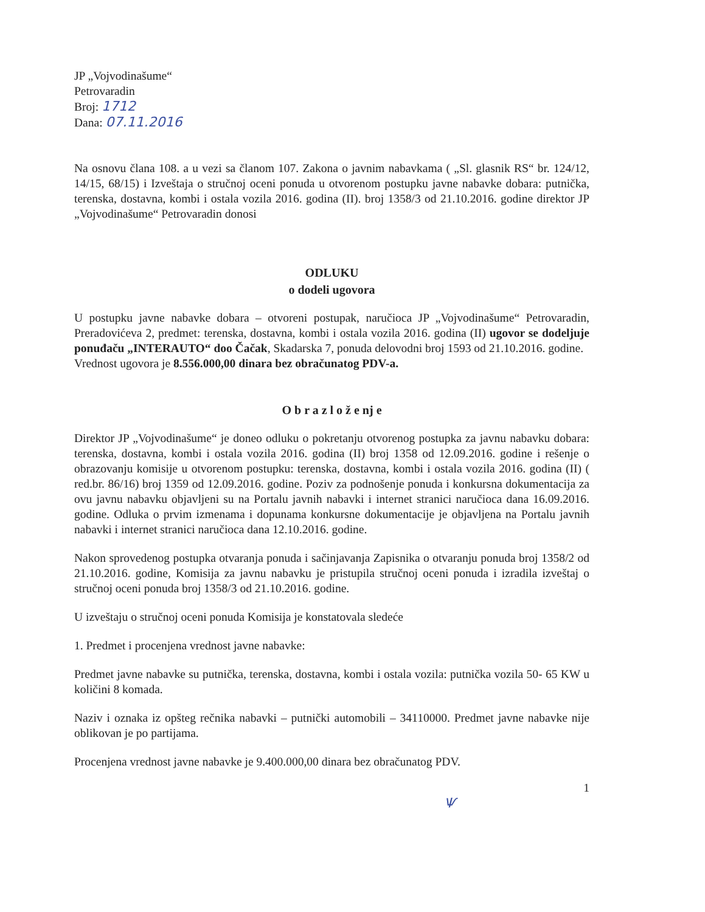JP „Vojvodinašume“
Petrovaradin
Broj: 1712
Dana: 07.11.2016
Na osnovu člana 108. a u vezi sa članom 107. Zakona o javnim nabavkama ( „Sl. glasnik RS“ br. 124/12, 14/15, 68/15) i Izveštaja o stručnoj oceni ponuda u otvorenom postupku javne nabavke dobara: putnička, terenska, dostavna, kombi i ostala vozila 2016. godina (II). broj 1358/3 od 21.10.2016. godine direktor JP „Vojvodinašume“ Petrovaradin donosi
ODLUKU
o dodeli ugovora
U postupku javne nabavke dobara – otvoreni postupak, naručioca JP „Vojvodinašume“ Petrovaradin, Preradovićeva 2, predmet: terenska, dostavna, kombi i ostala vozila 2016. godina (II) ugovor se dodeljuje ponuđaču „INTERAUTO“ doo Čačak, Skadarska 7, ponuda delovodni broj 1593 od 21.10.2016. godine.
Vrednost ugovora je 8.556.000,00 dinara bez obračunatog PDV-a.
O b r a z l o ž e nj e
Direktor JP „Vojvodinašume“ je doneo odluku o pokretanju otvorenog postupka za javnu nabavku dobara: terenska, dostavna, kombi i ostala vozila 2016. godina (II) broj 1358 od 12.09.2016. godine i rešenje o obrazovanju komisije u otvorenom postupku: terenska, dostavna, kombi i ostala vozila 2016. godina (II) ( red.br. 86/16) broj 1359 od 12.09.2016. godine. Poziv za podnošenje ponuda i konkursna dokumentacija za ovu javnu nabavku objavljeni su na Portalu javnih nabavki i internet stranici naručioca dana 16.09.2016. godine. Odluka o prvim izmenama i dopunama konkursne dokumentacije je objavljena na Portalu javnih nabavki i internet stranici naručioca dana 12.10.2016. godine.
Nakon sprovedenog postupka otvaranja ponuda i sačinjavanja Zapisnika o otvaranju ponuda broj 1358/2 od 21.10.2016. godine, Komisija za javnu nabavku je pristupila stručnoj oceni ponuda i izradila izveštaj o stručnoj oceni ponuda broj 1358/3 od 21.10.2016. godine.
U izveštaju o stručnoj oceni ponuda Komisija je konstatovala sledeće
1. Predmet i procenjena vrednost javne nabavke:
Predmet javne nabavke su putnička, terenska, dostavna, kombi i ostala vozila: putnička vozila 50- 65 KW u količini 8 komada.
Naziv i oznaka iz opšteg rečnika nabavki – putnički automobili – 34110000. Predmet javne nabavke nije oblikovan je po partijama.
Procenjena vrednost javne nabavke je 9.400.000,00 dinara bez obračunatog PDV.
1
Ѱ